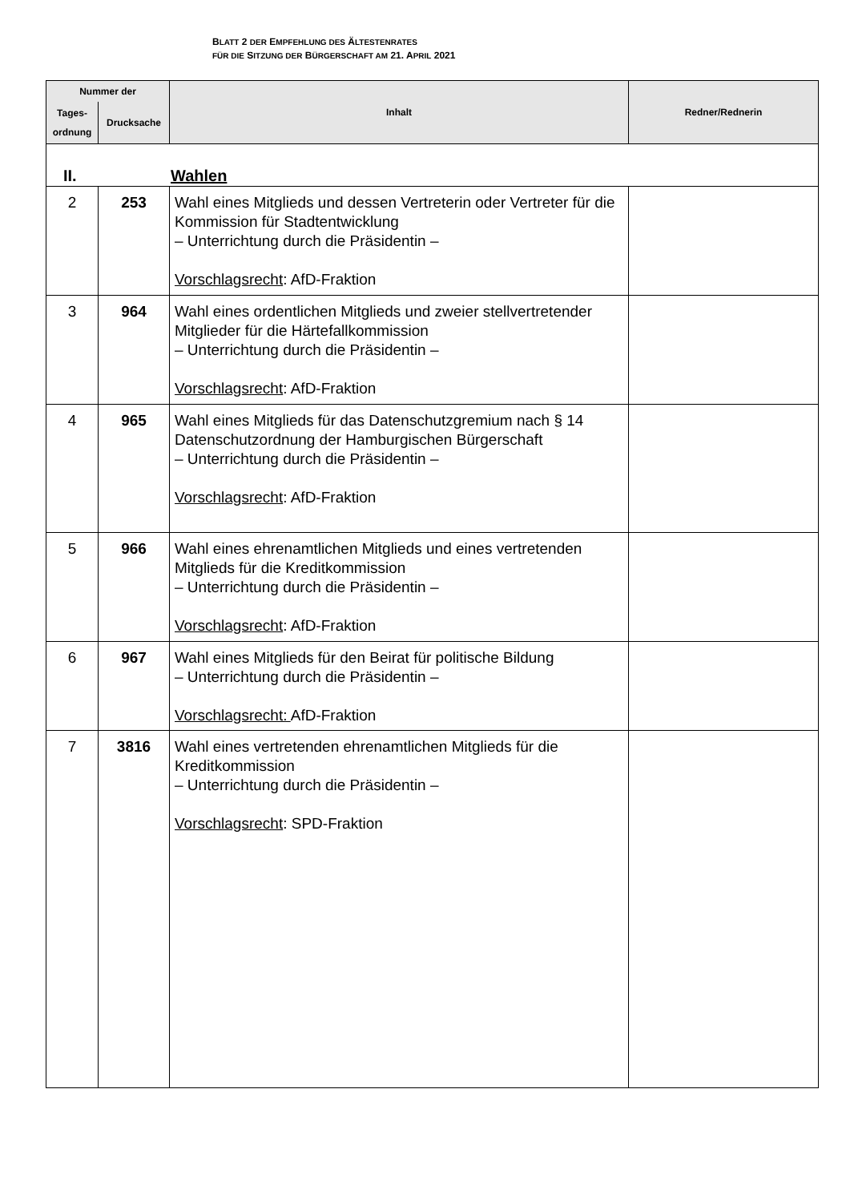BLATT 2 DER EMPFEHLUNG DES ÄLTESTENRATES
FÜR DIE SITZUNG DER BÜRGERSCHAFT AM 21. APRIL 2021
| Nummer der | | Inhalt | Redner/Rednerin |
| --- | --- | --- | --- |
| Tages- ordnung | Drucksache | | |
| II. Wahlen | | | |
| 2 | 253 | Wahl eines Mitglieds und dessen Vertreterin oder Vertreter für die Kommission für Stadtentwicklung – Unterrichtung durch die Präsidentin – Vorschlagsrecht : AfD-Fraktion | |
| 3 | 964 | Wahl eines ordentlichen Mitglieds und zweier stellvertretender Mitglieder für die Härtefallkommission – Unterrichtung durch die Präsidentin – Vorschlagsrecht : AfD-Fraktion | |
| 4 | 965 | Wahl eines Mitglieds für das Datenschutzgremium nach § 14 Datenschutzordnung der Hamburgischen Bürgerschaft – Unterrichtung durch die Präsidentin – Vorschlagsrecht : AfD-Fraktion | |
| 5 | 966 | Wahl eines ehrenamtlichen Mitglieds und eines vertretenden Mitglieds für die Kreditkommission – Unterrichtung durch die Präsidentin – Vorschlagsrecht : AfD-Fraktion | |
| 6 | 967 | Wahl eines Mitglieds für den Beirat für politische Bildung – Unterrichtung durch die Präsidentin – Vorschlagsrecht: AfD-Fraktion | |
| 7 | 3816 | Wahl eines vertretenden ehrenamtlichen Mitglieds für die Kreditkommission – Unterrichtung durch die Präsidentin – Vorschlagsrecht : SPD-Fraktion | |